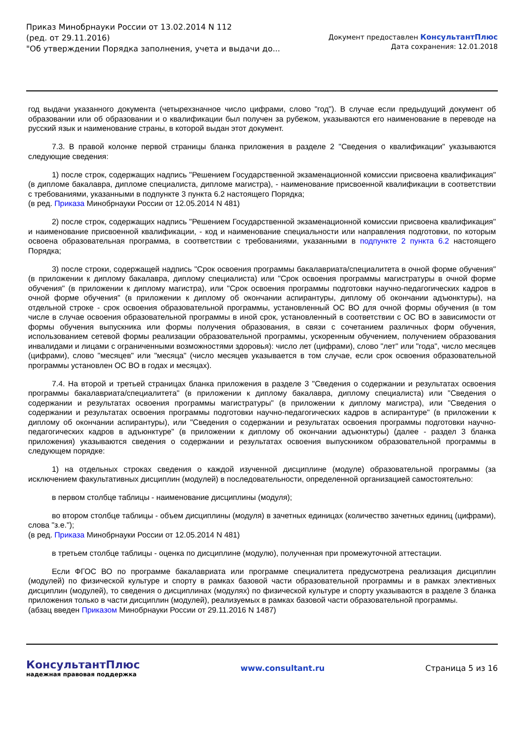Приказ Минобрнауки России от 13.02.2014 N 112
(ред. от 29.11.2016)
"Об утверждении Порядка заполнения, учета и выдачи до...
Документ предоставлен КонсультантПлюс
Дата сохранения: 12.01.2018
год выдачи указанного документа (четырехзначное число цифрами, слово "год"). В случае если предыдущий документ об образовании или об образовании и о квалификации был получен за рубежом, указываются его наименование в переводе на русский язык и наименование страны, в которой выдан этот документ.
7.3. В правой колонке первой страницы бланка приложения в разделе 2 "Сведения о квалификации" указываются следующие сведения:
1) после строк, содержащих надпись "Решением Государственной экзаменационной комиссии присвоена квалификация" (в дипломе бакалавра, дипломе специалиста, дипломе магистра), - наименование присвоенной квалификации в соответствии с требованиями, указанными в подпункте 3 пункта 6.2 настоящего Порядка;
(в ред. Приказа Минобрнауки России от 12.05.2014 N 481)
2) после строк, содержащих надпись "Решением Государственной экзаменационной комиссии присвоена квалификация" и наименование присвоенной квалификации, - код и наименование специальности или направления подготовки, по которым освоена образовательная программа, в соответствии с требованиями, указанными в подпункте 2 пункта 6.2 настоящего Порядка;
3) после строки, содержащей надпись "Срок освоения программы бакалавриата/специалитета в очной форме обучения" (в приложении к диплому бакалавра, диплому специалиста) или "Срок освоения программы магистратуры в очной форме обучения" (в приложении к диплому магистра), или "Срок освоения программы подготовки научно-педагогических кадров в очной форме обучения" (в приложении к диплому об окончании аспирантуры, диплому об окончании адъюнктуры), на отдельной строке - срок освоения образовательной программы, установленный ОС ВО для очной формы обучения (в том числе в случае освоения образовательной программы в иной срок, установленный в соответствии с ОС ВО в зависимости от формы обучения выпускника или формы получения образования, в связи с сочетанием различных форм обучения, использованием сетевой формы реализации образовательной программы, ускоренным обучением, получением образования инвалидами и лицами с ограниченными возможностями здоровья): число лет (цифрами), слово "лет" или "года", число месяцев (цифрами), слово "месяцев" или "месяца" (число месяцев указывается в том случае, если срок освоения образовательной программы установлен ОС ВО в годах и месяцах).
7.4. На второй и третьей страницах бланка приложения в разделе 3 "Сведения о содержании и результатах освоения программы бакалавриата/специалитета" (в приложении к диплому бакалавра, диплому специалиста) или "Сведения о содержании и результатах освоения программы магистратуры" (в приложении к диплому магистра), или "Сведения о содержании и результатах освоения программы подготовки научно-педагогических кадров в аспирантуре" (в приложении к диплому об окончании аспирантуры), или "Сведения о содержании и результатах освоения программы подготовки научно-педагогических кадров в адъюнктуре" (в приложении к диплому об окончании адъюнктуры) (далее - раздел 3 бланка приложения) указываются сведения о содержании и результатах освоения выпускником образовательной программы в следующем порядке:
1) на отдельных строках сведения о каждой изученной дисциплине (модуле) образовательной программы (за исключением факультативных дисциплин (модулей) в последовательности, определенной организацией самостоятельно:
в первом столбце таблицы - наименование дисциплины (модуля);
во втором столбце таблицы - объем дисциплины (модуля) в зачетных единицах (количество зачетных единиц (цифрами), слова "з.е.");
(в ред. Приказа Минобрнауки России от 12.05.2014 N 481)
в третьем столбце таблицы - оценка по дисциплине (модулю), полученная при промежуточной аттестации.
Если ФГОС ВО по программе бакалавриата или программе специалитета предусмотрена реализация дисциплин (модулей) по физической культуре и спорту в рамках базовой части образовательной программы и в рамках элективных дисциплин (модулей), то сведения о дисциплинах (модулях) по физической культуре и спорту указываются в разделе 3 бланка приложения только в части дисциплин (модулей), реализуемых в рамках базовой части образовательной программы.
(абзац введен Приказом Минобрнауки России от 29.11.2016 N 1487)
КонсультантПлюс
надежная правовая поддержка
www.consultant.ru Страница 5 из 16